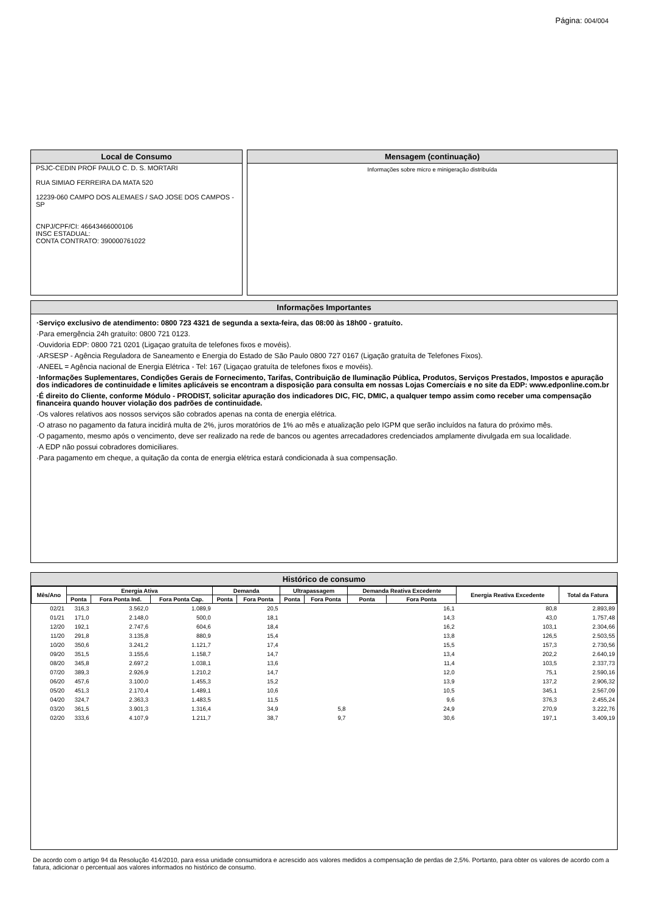Página: 004/004
Local de Consumo
PSJC-CEDIN PROF PAULO C. D. S. MORTARI
RUA SIMIAO FERREIRA DA MATA 520
12239-060 CAMPO DOS ALEMAES / SAO JOSE DOS CAMPOS - SP
CNPJ/CPF/CI: 46643466000106
INSC ESTADUAL:
CONTA CONTRATO: 390000761022
Mensagem (continuação)
Informações sobre micro e minigeração distribuída
Informações Importantes
·Serviço exclusivo de atendimento: 0800 723 4321 de segunda a sexta-feira, das 08:00 às 18h00 - gratuíto.
·Para emergência 24h gratuíto: 0800 721 0123.
·Ouvidoria EDP: 0800 721 0201 (Ligaçao gratuíta de telefones fixos e movéis).
·ARSESP - Agência Reguladora de Saneamento e Energia do Estado de São Paulo 0800 727 0167 (Ligação gratuíta de Telefones Fixos).
·ANEEL = Agência nacional de Energia Elétrica - Tel: 167 (Ligaçao gratuíta de telefones fixos e movéis).
·Informações Suplementares, Condições Gerais de Fornecimento, Tarifas, Contribuição de Iluminação Pública, Produtos, Serviços Prestados, Impostos e apuração dos indicadores de continuidade e limites aplicáveis se encontram a disposição para consulta em nossas Lojas Comerciais e no site da EDP: www.edponline.com.br
·É direito do Cliente, conforme Módulo - PRODIST, solicitar apuração dos indicadores DIC, FIC, DMIC, a qualquer tempo assim como receber uma compensação financeira quando houver violação dos padrões de continuidade.
·Os valores relativos aos nossos serviços são cobrados apenas na conta de energia elétrica.
·O atraso no pagamento da fatura incidirá multa de 2%, juros moratórios de 1% ao mês e atualização pelo IGPM que serão incluídos na fatura do próximo mês.
·O pagamento, mesmo após o vencimento, deve ser realizado na rede de bancos ou agentes arrecadadores credenciados amplamente divulgada em sua localidade.
·A EDP não possui cobradores domiciliares.
·Para pagamento em cheque, a quitação da conta de energia elétrica estará condicionada à sua compensação.
Histórico de consumo
| Mês/Ano | Energia Ativa | | | Demanda | | Ultrapassagem | | Demanda Reativa Excedente | | Energia Reativa Excedente | Total da Fatura |
| --- | --- | --- | --- | --- | --- | --- | --- | --- | --- | --- | --- |
| | Ponta | Fora Ponta Ind. | Fora Ponta Cap. | Ponta | Fora Ponta | Ponta | Fora Ponta | Ponta | Fora Ponta | | |
| 02/21 | 316,3 | 3.562,0 | 1.089,9 | | 20,5 | | | | 16,1 | 80,8 | 2.893,89 |
| 01/21 | 171,0 | 2.148,0 | 500,0 | | 18,1 | | | | 14,3 | 43,0 | 1.757,48 |
| 12/20 | 192,1 | 2.747,6 | 604,6 | | 18,4 | | | | 16,2 | 103,1 | 2.304,66 |
| 11/20 | 291,8 | 3.135,8 | 880,9 | | 15,4 | | | | 13,8 | 126,5 | 2.503,55 |
| 10/20 | 350,6 | 3.241,2 | 1.121,7 | | 17,4 | | | | 15,5 | 157,3 | 2.730,56 |
| 09/20 | 351,5 | 3.155,6 | 1.158,7 | | 14,7 | | | | 13,4 | 202,2 | 2.640,19 |
| 08/20 | 345,8 | 2.697,2 | 1.038,1 | | 13,6 | | | | 11,4 | 103,5 | 2.337,73 |
| 07/20 | 389,3 | 2.926,9 | 1.210,2 | | 14,7 | | | | 12,0 | 75,1 | 2.590,16 |
| 06/20 | 457,6 | 3.100,0 | 1.455,3 | | 15,2 | | | | 13,9 | 137,2 | 2.906,32 |
| 05/20 | 451,3 | 2.170,4 | 1.489,1 | | 10,6 | | | | 10,5 | 345,1 | 2.567,09 |
| 04/20 | 324,7 | 2.363,3 | 1.483,5 | | 11,5 | | | | 9,6 | 376,3 | 2.455,24 |
| 03/20 | 361,5 | 3.901,3 | 1.316,4 | | 34,9 | | 5,8 | | 24,9 | 270,9 | 3.222,76 |
| 02/20 | 333,6 | 4.107,9 | 1.211,7 | | 38,7 | | 9,7 | | 30,6 | 197,1 | 3.409,19 |
De acordo com o artigo 94 da Resolução 414/2010, para essa unidade consumidora e acrescido aos valores medidos a compensação de perdas de 2,5%. Portanto, para obter os valores de acordo com a fatura, adicionar o percentual aos valores informados no histórico de consumo.